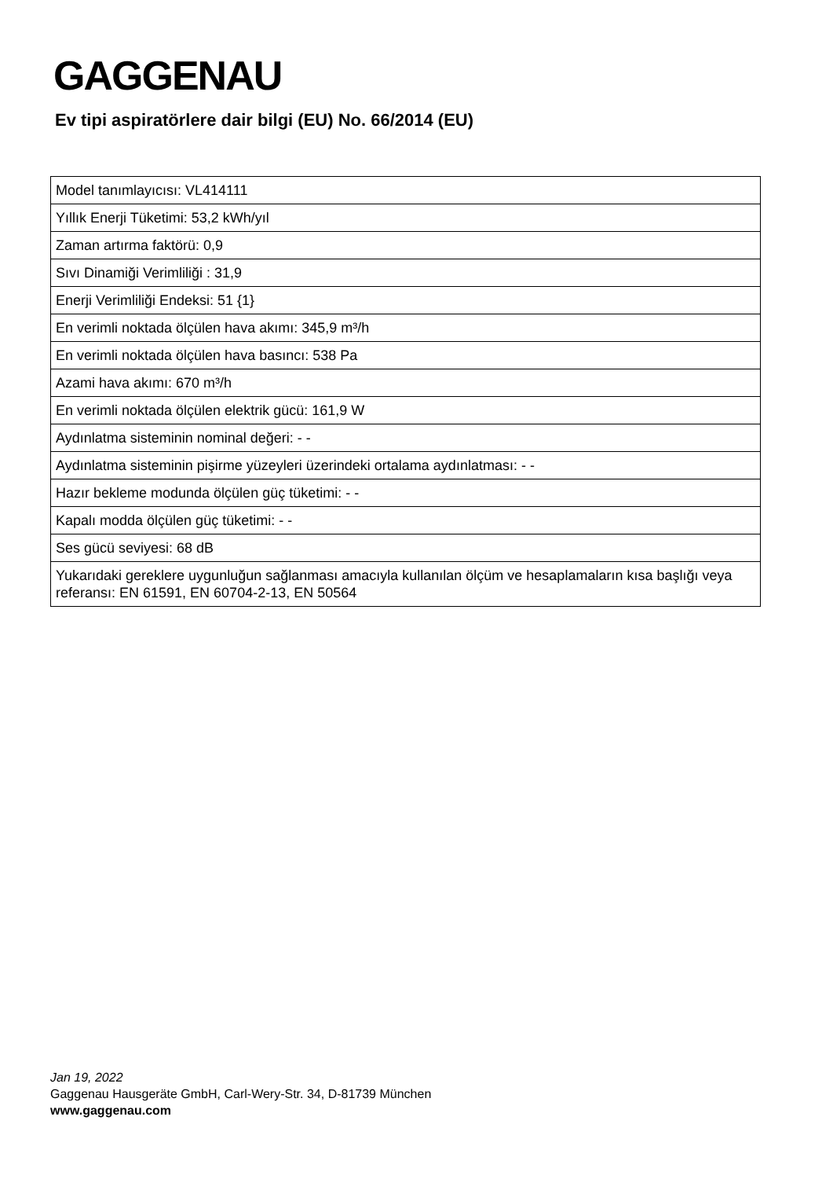GAGGENAU
Ev tipi aspiratörlere dair bilgi (EU) No. 66/2014 (EU)
| Model tanımlayıcısı: VL414111 |
| Yıllık Enerji Tüketimi: 53,2 kWh/yıl |
| Zaman artırma faktörü: 0,9 |
| Sıvı Dinamiği Verimliliği : 31,9 |
| Enerji Verimliliği Endeksi: 51 {1} |
| En verimli noktada ölçülen hava akımı: 345,9 m³/h |
| En verimli noktada ölçülen hava basıncı: 538 Pa |
| Azami hava akımı: 670 m³/h |
| En verimli noktada ölçülen elektrik gücü: 161,9 W |
| Aydınlatma sisteminin nominal değeri: - - |
| Aydınlatma sisteminin pişirme yüzeyleri üzerindeki ortalama aydınlatması: - - |
| Hazır bekleme modunda ölçülen güç tüketimi: - - |
| Kapalı modda ölçülen güç tüketimi: - - |
| Ses gücü seviyesi: 68 dB |
| Yukarıdaki gereklere uygunluğun sağlanması amacıyla kullanılan ölçüm ve hesaplamaların kısa başlığı veya referansı: EN 61591, EN 60704-2-13, EN 50564 |
Jan 19, 2022
Gaggenau Hausgeräte GmbH, Carl-Wery-Str. 34, D-81739 München
www.gaggenau.com